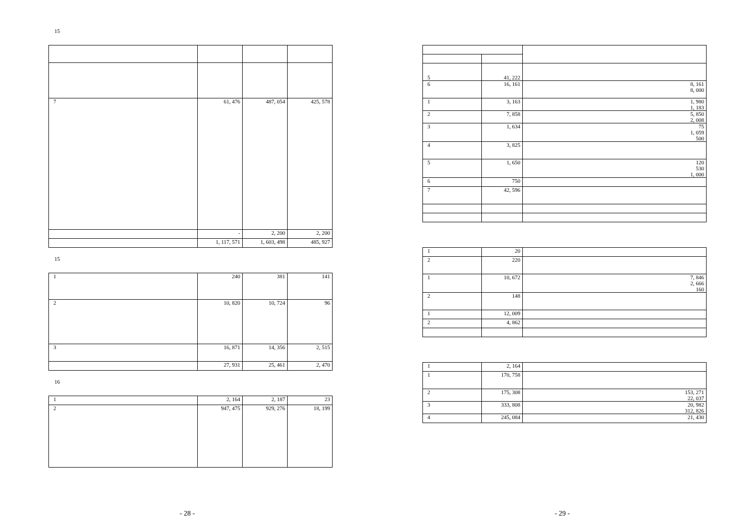15
| 7 | 61, 476 | 487, 054 | 425, 578 |
| | - | 2, 200 | 2, 200 |
| | 1, 117, 571 | 1, 603, 498 | 485, 927 |
15
| 1 | 240 | 381 | 141 |
| 2 | 10, 820 | 10, 724 | 96 |
| 3 | 16, 871 | 14, 356 | 2, 515 |
| | 27, 931 | 25, 461 | 2, 470 |
16
| 1 | 2, 164 | 2, 187 | 23 |
| 2 | 947, 475 | 929, 276 | 18, 199 |
- 28 -
| 5 | 41, 222 | |
| 6 | 16, 161 | 8, 161 8, 000 |
| 1 | 3, 163 | 1, 980 1, 183 |
| 2 | 7, 858 | 5, 850 2, 008 |
| 3 | 1, 634 | 75 1, 059 500 |
| 4 | 3, 825 | |
| 5 | 1, 650 | 120 530 1, 000 |
| 6 | 750 | |
| 7 | 42, 596 | |
| 1 | 20 | |
| 2 | 220 | |
| 1 | 10, 672 | 7, 846 2, 666 160 |
| 2 | 148 | |
| 1 | 12, 009 | |
| 2 | 4, 862 | |
| 1 | 2, 164 | |
| 1 | 170, 758 | |
| 2 | 175, 308 | 153, 271 22, 037 |
| 3 | 333, 808 | 20, 982 312, 826 |
| 4 | 245, 084 | 21, 430 |
- 29 -